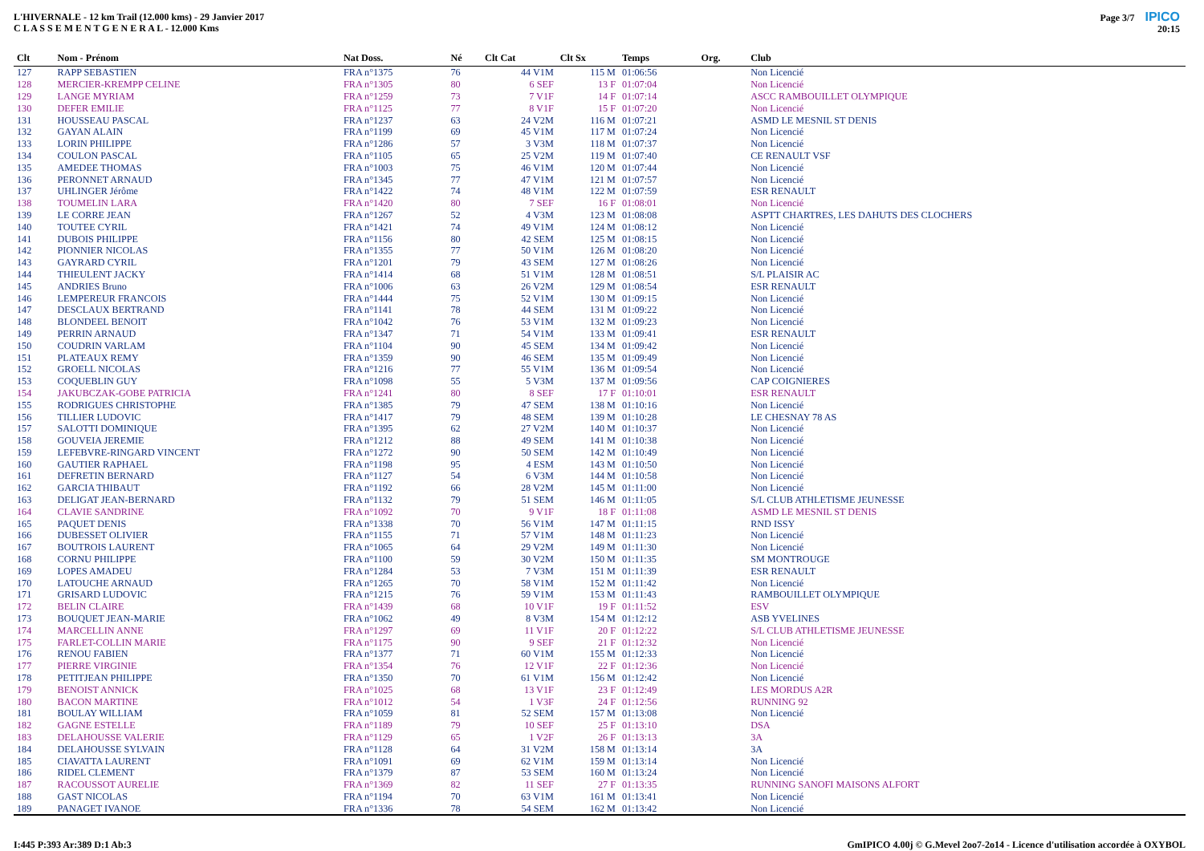L'HIVERNALE - 12 km Trail (12.000 kms) - 29 Janvier 2017
C L A S S E M E N T G E N E R A L - 12.000 Kms
Page 3/7 IPICO
20:15
| Clt | Nom - Prénom | Nat Doss. | Né | Clt Cat | Clt Sx | Temps | Org. | Club |
| --- | --- | --- | --- | --- | --- | --- | --- | --- |
| 127 | RAPP SEBASTIEN | FRA n°1375 | 76 | 44 V1M | 115 M | 01:06:56 | | Non Licencié |
| 128 | MERCIER-KREMPP CELINE | FRA n°1305 | 80 | 6 SEF | 13 F | 01:07:04 | | Non Licencié |
| 129 | LANGE MYRIAM | FRA n°1259 | 73 | 7 V1F | 14 F | 01:07:14 | | ASCC RAMBOUILLET OLYMPIQUE |
| 130 | DEFER EMILIE | FRA n°1125 | 77 | 8 V1F | 15 F | 01:07:20 | | Non Licencié |
| 131 | HOUSSEAU PASCAL | FRA n°1237 | 63 | 24 V2M | 116 M | 01:07:21 | | ASMD LE MESNIL ST DENIS |
| 132 | GAYAN ALAIN | FRA n°1199 | 69 | 45 V1M | 117 M | 01:07:24 | | Non Licencié |
| 133 | LORIN PHILIPPE | FRA n°1286 | 57 | 3 V3M | 118 M | 01:07:37 | | Non Licencié |
| 134 | COULON PASCAL | FRA n°1105 | 65 | 25 V2M | 119 M | 01:07:40 | | CE RENAULT VSF |
| 135 | AMEDEE THOMAS | FRA n°1003 | 75 | 46 V1M | 120 M | 01:07:44 | | Non Licencié |
| 136 | PERONNET ARNAUD | FRA n°1345 | 77 | 47 V1M | 121 M | 01:07:57 | | Non Licencié |
| 137 | UHLINGER Jérôme | FRA n°1422 | 74 | 48 V1M | 122 M | 01:07:59 | | ESR RENAULT |
| 138 | TOUMELIN LARA | FRA n°1420 | 80 | 7 SEF | 16 F | 01:08:01 | | Non Licencié |
| 139 | LE CORRE JEAN | FRA n°1267 | 52 | 4 V3M | 123 M | 01:08:08 | | ASPTT CHARTRES, LES DAHUTS DES CLOCHERS |
| 140 | TOUTEE CYRIL | FRA n°1421 | 74 | 49 V1M | 124 M | 01:08:12 | | Non Licencié |
| 141 | DUBOIS PHILIPPE | FRA n°1156 | 80 | 42 SEM | 125 M | 01:08:15 | | Non Licencié |
| 142 | PIONNIER NICOLAS | FRA n°1355 | 77 | 50 V1M | 126 M | 01:08:20 | | Non Licencié |
| 143 | GAYRARD CYRIL | FRA n°1201 | 79 | 43 SEM | 127 M | 01:08:26 | | Non Licencié |
| 144 | THIEULENT JACKY | FRA n°1414 | 68 | 51 V1M | 128 M | 01:08:51 | | S/L PLAISIR AC |
| 145 | ANDRIES Bruno | FRA n°1006 | 63 | 26 V2M | 129 M | 01:08:54 | | ESR RENAULT |
| 146 | LEMPEREUR FRANCOIS | FRA n°1444 | 75 | 52 V1M | 130 M | 01:09:15 | | Non Licencié |
| 147 | DESCLAUX BERTRAND | FRA n°1141 | 78 | 44 SEM | 131 M | 01:09:22 | | Non Licencié |
| 148 | BLONDEEL BENOIT | FRA n°1042 | 76 | 53 V1M | 132 M | 01:09:23 | | Non Licencié |
| 149 | PERRIN ARNAUD | FRA n°1347 | 71 | 54 V1M | 133 M | 01:09:41 | | ESR RENAULT |
| 150 | COUDRIN VARLAM | FRA n°1104 | 90 | 45 SEM | 134 M | 01:09:42 | | Non Licencié |
| 151 | PLATEAUX REMY | FRA n°1359 | 90 | 46 SEM | 135 M | 01:09:49 | | Non Licencié |
| 152 | GROELL NICOLAS | FRA n°1216 | 77 | 55 V1M | 136 M | 01:09:54 | | Non Licencié |
| 153 | COQUEBLIN GUY | FRA n°1098 | 55 | 5 V3M | 137 M | 01:09:56 | | CAP COIGNIERES |
| 154 | JAKUBCZAK-GOBE PATRICIA | FRA n°1241 | 80 | 8 SEF | 17 F | 01:10:01 | | ESR RENAULT |
| 155 | RODRIGUES CHRISTOPHE | FRA n°1385 | 79 | 47 SEM | 138 M | 01:10:16 | | Non Licencié |
| 156 | TILLIER LUDOVIC | FRA n°1417 | 79 | 48 SEM | 139 M | 01:10:28 | | LE CHESNAY 78 AS |
| 157 | SALOTTI DOMINIQUE | FRA n°1395 | 62 | 27 V2M | 140 M | 01:10:37 | | Non Licencié |
| 158 | GOUVEIA JEREMIE | FRA n°1212 | 88 | 49 SEM | 141 M | 01:10:38 | | Non Licencié |
| 159 | LEFEBVRE-RINGARD VINCENT | FRA n°1272 | 90 | 50 SEM | 142 M | 01:10:49 | | Non Licencié |
| 160 | GAUTIER RAPHAEL | FRA n°1198 | 95 | 4 ESM | 143 M | 01:10:50 | | Non Licencié |
| 161 | DEFRETIN BERNARD | FRA n°1127 | 54 | 6 V3M | 144 M | 01:10:58 | | Non Licencié |
| 162 | GARCIA THIBAUT | FRA n°1192 | 66 | 28 V2M | 145 M | 01:11:00 | | Non Licencié |
| 163 | DELIGAT JEAN-BERNARD | FRA n°1132 | 79 | 51 SEM | 146 M | 01:11:05 | | S/L CLUB ATHLETISME JEUNESSE |
| 164 | CLAVIE SANDRINE | FRA n°1092 | 70 | 9 V1F | 18 F | 01:11:08 | | ASMD LE MESNIL ST DENIS |
| 165 | PAQUET DENIS | FRA n°1338 | 70 | 56 V1M | 147 M | 01:11:15 | | RND ISSY |
| 166 | DUBESSET OLIVIER | FRA n°1155 | 71 | 57 V1M | 148 M | 01:11:23 | | Non Licencié |
| 167 | BOUTROIS LAURENT | FRA n°1065 | 64 | 29 V2M | 149 M | 01:11:30 | | Non Licencié |
| 168 | CORNU PHILIPPE | FRA n°1100 | 59 | 30 V2M | 150 M | 01:11:35 | | SM MONTROUGE |
| 169 | LOPES AMADEU | FRA n°1284 | 53 | 7 V3M | 151 M | 01:11:39 | | ESR RENAULT |
| 170 | LATOUCHE ARNAUD | FRA n°1265 | 70 | 58 V1M | 152 M | 01:11:42 | | Non Licencié |
| 171 | GRISARD LUDOVIC | FRA n°1215 | 76 | 59 V1M | 153 M | 01:11:43 | | RAMBOUILLET OLYMPIQUE |
| 172 | BELIN CLAIRE | FRA n°1439 | 68 | 10 V1F | 19 F | 01:11:52 | | ESV |
| 173 | BOUQUET JEAN-MARIE | FRA n°1062 | 49 | 8 V3M | 154 M | 01:12:12 | | ASB YVELINES |
| 174 | MARCELLIN ANNE | FRA n°1297 | 69 | 11 V1F | 20 F | 01:12:22 | | S/L CLUB ATHLETISME JEUNESSE |
| 175 | FARLET-COLLIN MARIE | FRA n°1175 | 90 | 9 SEF | 21 F | 01:12:32 | | Non Licencié |
| 176 | RENOU FABIEN | FRA n°1377 | 71 | 60 V1M | 155 M | 01:12:33 | | Non Licencié |
| 177 | PIERRE VIRGINIE | FRA n°1354 | 76 | 12 V1F | 22 F | 01:12:36 | | Non Licencié |
| 178 | PETITJEAN PHILIPPE | FRA n°1350 | 70 | 61 V1M | 156 M | 01:12:42 | | Non Licencié |
| 179 | BENOIST ANNICK | FRA n°1025 | 68 | 13 V1F | 23 F | 01:12:49 | | LES MORDUS A2R |
| 180 | BACON MARTINE | FRA n°1012 | 54 | 1 V3F | 24 F | 01:12:56 | | RUNNING 92 |
| 181 | BOULAY WILLIAM | FRA n°1059 | 81 | 52 SEM | 157 M | 01:13:08 | | Non Licencié |
| 182 | GAGNE ESTELLE | FRA n°1189 | 79 | 10 SEF | 25 F | 01:13:10 | | DSA |
| 183 | DELAHOUSSE VALERIE | FRA n°1129 | 65 | 1 V2F | 26 F | 01:13:13 | | 3A |
| 184 | DELAHOUSSE SYLVAIN | FRA n°1128 | 64 | 31 V2M | 158 M | 01:13:14 | | 3A |
| 185 | CIAVATTA LAURENT | FRA n°1091 | 69 | 62 V1M | 159 M | 01:13:14 | | Non Licencié |
| 186 | RIDEL CLEMENT | FRA n°1379 | 87 | 53 SEM | 160 M | 01:13:24 | | Non Licencié |
| 187 | RACOUSSOT AURELIE | FRA n°1369 | 82 | 11 SEF | 27 F | 01:13:35 | | RUNNING SANOFI MAISONS ALFORT |
| 188 | GAST NICOLAS | FRA n°1194 | 70 | 63 V1M | 161 M | 01:13:41 | | Non Licencié |
| 189 | PANAGET IVANOE | FRA n°1336 | 78 | 54 SEM | 162 M | 01:13:42 | | Non Licencié |
I:445 P:393 Ar:389 D:1 Ab:3 GmIPICO 4.00j © G.Mevel 2oo7-2o14 - Licence d'utilisation accordée à OXYBOL